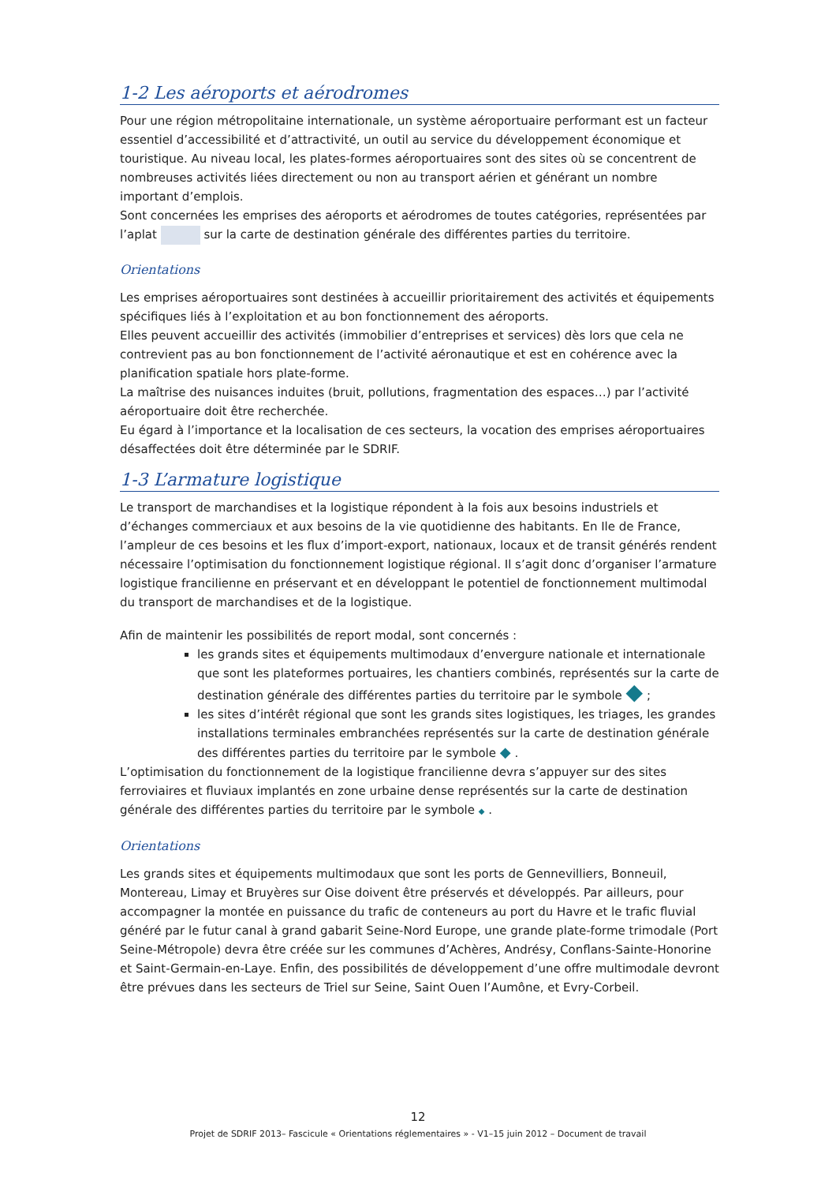1-2 Les aéroports et aérodromes
Pour une région métropolitaine internationale, un système aéroportuaire performant est un facteur essentiel d’accessibilité et d’attractivité, un outil au service du développement économique et touristique. Au niveau local, les plates-formes aéroportuaires sont des sites où se concentrent de nombreuses activités liées directement ou non au transport aérien et générant un nombre important d’emplois.
Sont concernées les emprises des aéroports et aérodromes de toutes catégories, représentées par l’aplat sur la carte de destination générale des différentes parties du territoire.
Orientations
Les emprises aéroportuaires sont destinées à accueillir prioritairement des activités et équipements spécifiques liés à l’exploitation et au bon fonctionnement des aéroports.
Elles peuvent accueillir des activités (immobilier d’entreprises et services) dès lors que cela ne contrevient pas au bon fonctionnement de l’activité aéronautique et est en cohérence avec la planification spatiale hors plate-forme.
La maîtrise des nuisances induites (bruit, pollutions, fragmentation des espaces…) par l’activité aéroportuaire doit être recherchée.
Eu égard à l’importance et la localisation de ces secteurs, la vocation des emprises aéroportuaires désaffectées doit être déterminée par le SDRIF.
1-3 L’armature logistique
Le transport de marchandises et la logistique répondent à la fois aux besoins industriels et d’échanges commerciaux et aux besoins de la vie quotidienne des habitants. En Ile de France, l’ampleur de ces besoins et les flux d’import-export, nationaux, locaux et de transit générés rendent nécessaire l’optimisation du fonctionnement logistique régional. Il s’agit donc d’organiser l’armature logistique francilienne en préservant et en développant le potentiel de fonctionnement multimodal du transport de marchandises et de la logistique.
Afin de maintenir les possibilités de report modal, sont concernés :
les grands sites et équipements multimodaux d’envergure nationale et internationale que sont les plateformes portuaires, les chantiers combinés, représentés sur la carte de destination générale des différentes parties du territoire par le symbole ◆ ;
les sites d’intérêt régional que sont les grands sites logistiques, les triages, les grandes installations terminales embranchées représentés sur la carte de destination générale des différentes parties du territoire par le symbole ◆ .
L’optimisation du fonctionnement de la logistique francilienne devra s’appuyer sur des sites ferroviaires et fluviaux implantés en zone urbaine dense représentés sur la carte de destination générale des différentes parties du territoire par le symbole ◆ .
Orientations
Les grands sites et équipements multimodaux que sont les ports de Gennevilliers, Bonneuil, Montereau, Limay et Bruyères sur Oise doivent être préservés et développés. Par ailleurs, pour accompagner la montée en puissance du trafic de conteneurs au port du Havre et le trafic fluvial généré par le futur canal à grand gabarit Seine-Nord Europe, une grande plate-forme trimodale (Port Seine-Métropole) devra être créée sur les communes d’Achères, Andrésy, Conflans-Sainte-Honorine et Saint-Germain-en-Laye. Enfin, des possibilités de développement d’une offre multimodale devront être prévues dans les secteurs de Triel sur Seine, Saint Ouen l’Aumône, et Evry-Corbeil.
12
Projet de SDRIF 2013– Fascicule « Orientations réglementaires » - V1–15 juin 2012 – Document de travail